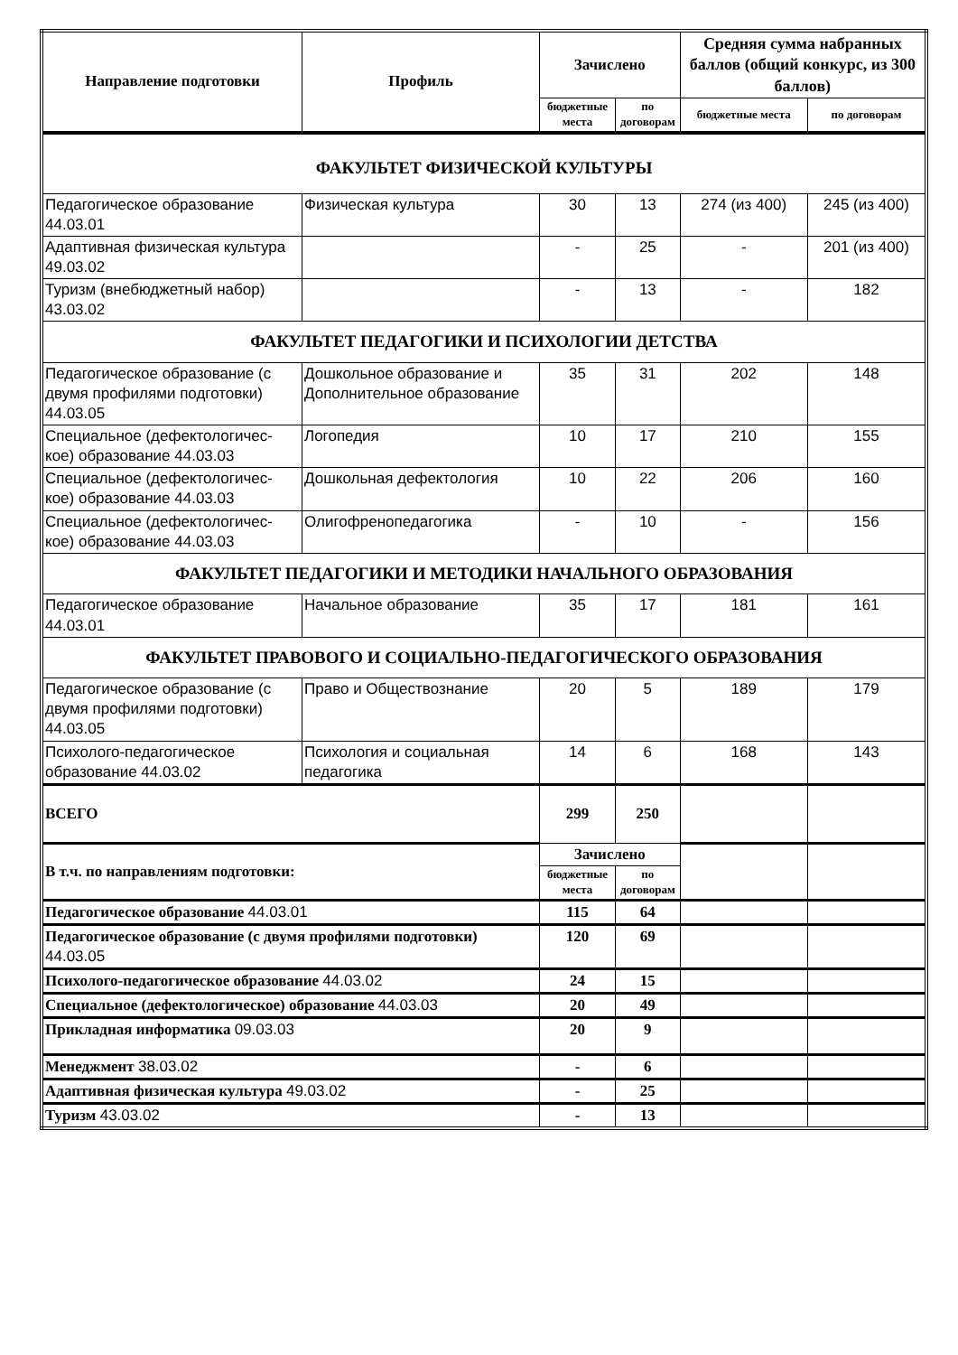| Направление подготовки | Профиль | Зачислено | | Средняя сумма набранных баллов (общий конкурс, из 300 баллов) | |
| --- | --- | --- | --- | --- | --- |
| | | бюджетные места | по договорам | бюджетные места | по договорам |
| ФАКУЛЬТЕТ ФИЗИЧЕСКОЙ КУЛЬТУРЫ | | | | | |
| Педагогическое образование 44.03.01 | Физическая культура | 30 | 13 | 274 (из 400) | 245 (из 400) |
| Адаптивная физическая культура 49.03.02 | | - | 25 | - | 201 (из 400) |
| Туризм (внебюджетный набор) 43.03.02 | | - | 13 | - | 182 |
| ФАКУЛЬТЕТ ПЕДАГОГИКИ И ПСИХОЛОГИИ ДЕТСТВА | | | | | |
| Педагогическое образование (с двумя профилями подготовки) 44.03.05 | Дошкольное образование и Дополнительное образование | 35 | 31 | 202 | 148 |
| Специальное (дефектологичес-кое) образование 44.03.03 | Логопедия | 10 | 17 | 210 | 155 |
| Специальное (дефектологичес-кое) образование 44.03.03 | Дошкольная дефектология | 10 | 22 | 206 | 160 |
| Специальное (дефектологичес-кое) образование 44.03.03 | Олигофренопедагогика | - | 10 | - | 156 |
| ФАКУЛЬТЕТ ПЕДАГОГИКИ И МЕТОДИКИ НАЧАЛЬНОГО ОБРАЗОВАНИЯ | | | | | |
| Педагогическое образование 44.03.01 | Начальное образование | 35 | 17 | 181 | 161 |
| ФАКУЛЬТЕТ ПРАВОВОГО И СОЦИАЛЬНО-ПЕДАГОГИЧЕСКОГО ОБРАЗОВАНИЯ | | | | | |
| Педагогическое образование (с двумя профилями подготовки) 44.03.05 | Право и Обществознание | 20 | 5 | 189 | 179 |
| Психолого-педагогическое образование 44.03.02 | Психология и социальная педагогика | 14 | 6 | 168 | 143 |
| ВСЕГО | | 299 | 250 | | |
| В т.ч. по направлениям подготовки: | | Зачислено | | | |
| | | бюджетные места | по договорам | | |
| Педагогическое образование 44.03.01 | | 115 | 64 | | |
| Педагогическое образование (с двумя профилями подготовки) 44.03.05 | | 120 | 69 | | |
| Психолого-педагогическое образование 44.03.02 | | 24 | 15 | | |
| Специальное (дефектологическое) образование 44.03.03 | | 20 | 49 | | |
| Прикладная информатика 09.03.03 | | 20 | 9 | | |
| Менеджмент 38.03.02 | | - | 6 | | |
| Адаптивная физическая культура 49.03.02 | | - | 25 | | |
| Туризм 43.03.02 | | - | 13 | | |